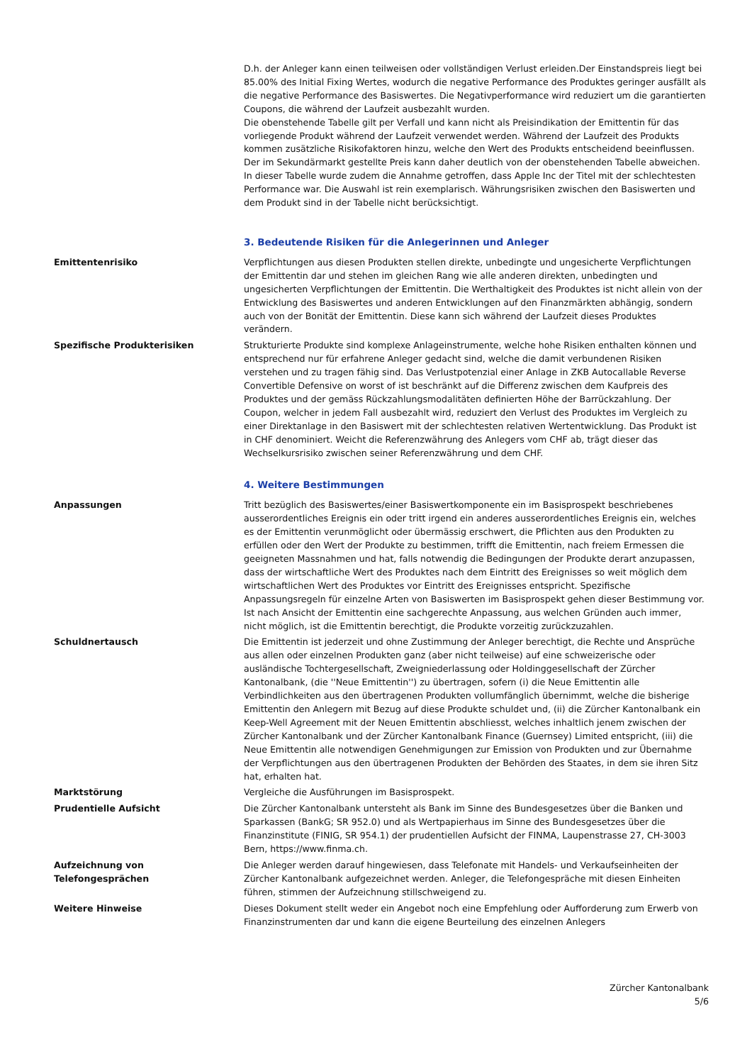D.h. der Anleger kann einen teilweisen oder vollständigen Verlust erleiden.Der Einstandspreis liegt bei 85.00% des Initial Fixing Wertes, wodurch die negative Performance des Produktes geringer ausfällt als die negative Performance des Basiswertes. Die Negativperformance wird reduziert um die garantierten Coupons, die während der Laufzeit ausbezahlt wurden.
Die obenstehende Tabelle gilt per Verfall und kann nicht als Preisindikation der Emittentin für das vorliegende Produkt während der Laufzeit verwendet werden. Während der Laufzeit des Produkts kommen zusätzliche Risikofaktoren hinzu, welche den Wert des Produkts entscheidend beeinflussen. Der im Sekundärmarkt gestellte Preis kann daher deutlich von der obenstehenden Tabelle abweichen. In dieser Tabelle wurde zudem die Annahme getroffen, dass Apple Inc der Titel mit der schlechtesten Performance war. Die Auswahl ist rein exemplarisch. Währungsrisiken zwischen den Basiswerten und dem Produkt sind in der Tabelle nicht berücksichtigt.
3. Bedeutende Risiken für die Anlegerinnen und Anleger
Emittentenrisiko Verpflichtungen aus diesen Produkten stellen direkte, unbedingte und ungesicherte Verpflichtungen der Emittentin dar und stehen im gleichen Rang wie alle anderen direkten, unbedingten und ungesicherten Verpflichtungen der Emittentin. Die Werthaltigkeit des Produktes ist nicht allein von der Entwicklung des Basiswertes und anderen Entwicklungen auf den Finanzmärkten abhängig, sondern auch von der Bonität der Emittentin. Diese kann sich während der Laufzeit dieses Produktes verändern.
Spezifische Produkterisiken Strukturierte Produkte sind komplexe Anlageinstrumente, welche hohe Risiken enthalten können und entsprechend nur für erfahrene Anleger gedacht sind, welche die damit verbundenen Risiken verstehen und zu tragen fähig sind. Das Verlustpotenzial einer Anlage in ZKB Autocallable Reverse Convertible Defensive on worst of ist beschränkt auf die Differenz zwischen dem Kaufpreis des Produktes und der gemäss Rückzahlungsmodalitäten definierten Höhe der Barrückzahlung. Der Coupon, welcher in jedem Fall ausbezahlt wird, reduziert den Verlust des Produktes im Vergleich zu einer Direktanlage in den Basiswert mit der schlechtesten relativen Wertentwicklung. Das Produkt ist in CHF denominiert. Weicht die Referenzwährung des Anlegers vom CHF ab, trägt dieser das Wechselkursrisiko zwischen seiner Referenzwährung und dem CHF.
4. Weitere Bestimmungen
Anpassungen Tritt bezüglich des Basiswertes/einer Basiswertkomponente ein im Basisprospekt beschriebenes ausserordentliches Ereignis ein oder tritt irgend ein anderes ausserordentliches Ereignis ein, welches es der Emittentin verunmöglicht oder übermässig erschwert, die Pflichten aus den Produkten zu erfüllen oder den Wert der Produkte zu bestimmen, trifft die Emittentin, nach freiem Ermessen die geeigneten Massnahmen und hat, falls notwendig die Bedingungen der Produkte derart anzupassen, dass der wirtschaftliche Wert des Produktes nach dem Eintritt des Ereignisses so weit möglich dem wirtschaftlichen Wert des Produktes vor Eintritt des Ereignisses entspricht. Spezifische Anpassungsregeln für einzelne Arten von Basiswerten im Basisprospekt gehen dieser Bestimmung vor. Ist nach Ansicht der Emittentin eine sachgerechte Anpassung, aus welchen Gründen auch immer, nicht möglich, ist die Emittentin berechtigt, die Produkte vorzeitig zurückzuzahlen.
Schuldnertausch Die Emittentin ist jederzeit und ohne Zustimmung der Anleger berechtigt, die Rechte und Ansprüche aus allen oder einzelnen Produkten ganz (aber nicht teilweise) auf eine schweizerische oder ausländische Tochtergesellschaft, Zweigniederlassung oder Holdinggesellschaft der Zürcher Kantonalbank, (die ''Neue Emittentin'') zu übertragen, sofern (i) die Neue Emittentin alle Verbindlichkeiten aus den übertragenen Produkten vollumfänglich übernimmt, welche die bisherige Emittentin den Anlegern mit Bezug auf diese Produkte schuldet und, (ii) die Zürcher Kantonalbank ein Keep-Well Agreement mit der Neuen Emittentin abschliesst, welches inhaltlich jenem zwischen der Zürcher Kantonalbank und der Zürcher Kantonalbank Finance (Guernsey) Limited entspricht, (iii) die Neue Emittentin alle notwendigen Genehmigungen zur Emission von Produkten und zur Übernahme der Verpflichtungen aus den übertragenen Produkten der Behörden des Staates, in dem sie ihren Sitz hat, erhalten hat.
Marktstörung Vergleiche die Ausführungen im Basisprospekt.
Prudentielle Aufsicht Die Zürcher Kantonalbank untersteht als Bank im Sinne des Bundesgesetzes über die Banken und Sparkassen (BankG; SR 952.0) und als Wertpapierhaus im Sinne des Bundesgesetzes über die Finanzinstitute (FINIG, SR 954.1) der prudentiellen Aufsicht der FINMA, Laupenstrasse 27, CH-3003 Bern, https://www.finma.ch.
Aufzeichnung von
Telefongesprächen
Die Anleger werden darauf hingewiesen, dass Telefonate mit Handels- und Verkaufseinheiten der Zürcher Kantonalbank aufgezeichnet werden. Anleger, die Telefongespräche mit diesen Einheiten führen, stimmen der Aufzeichnung stillschweigend zu.
Weitere Hinweise Dieses Dokument stellt weder ein Angebot noch eine Empfehlung oder Aufforderung zum Erwerb von Finanzinstrumenten dar und kann die eigene Beurteilung des einzelnen Anlegers
Zürcher Kantonalbank
5/6